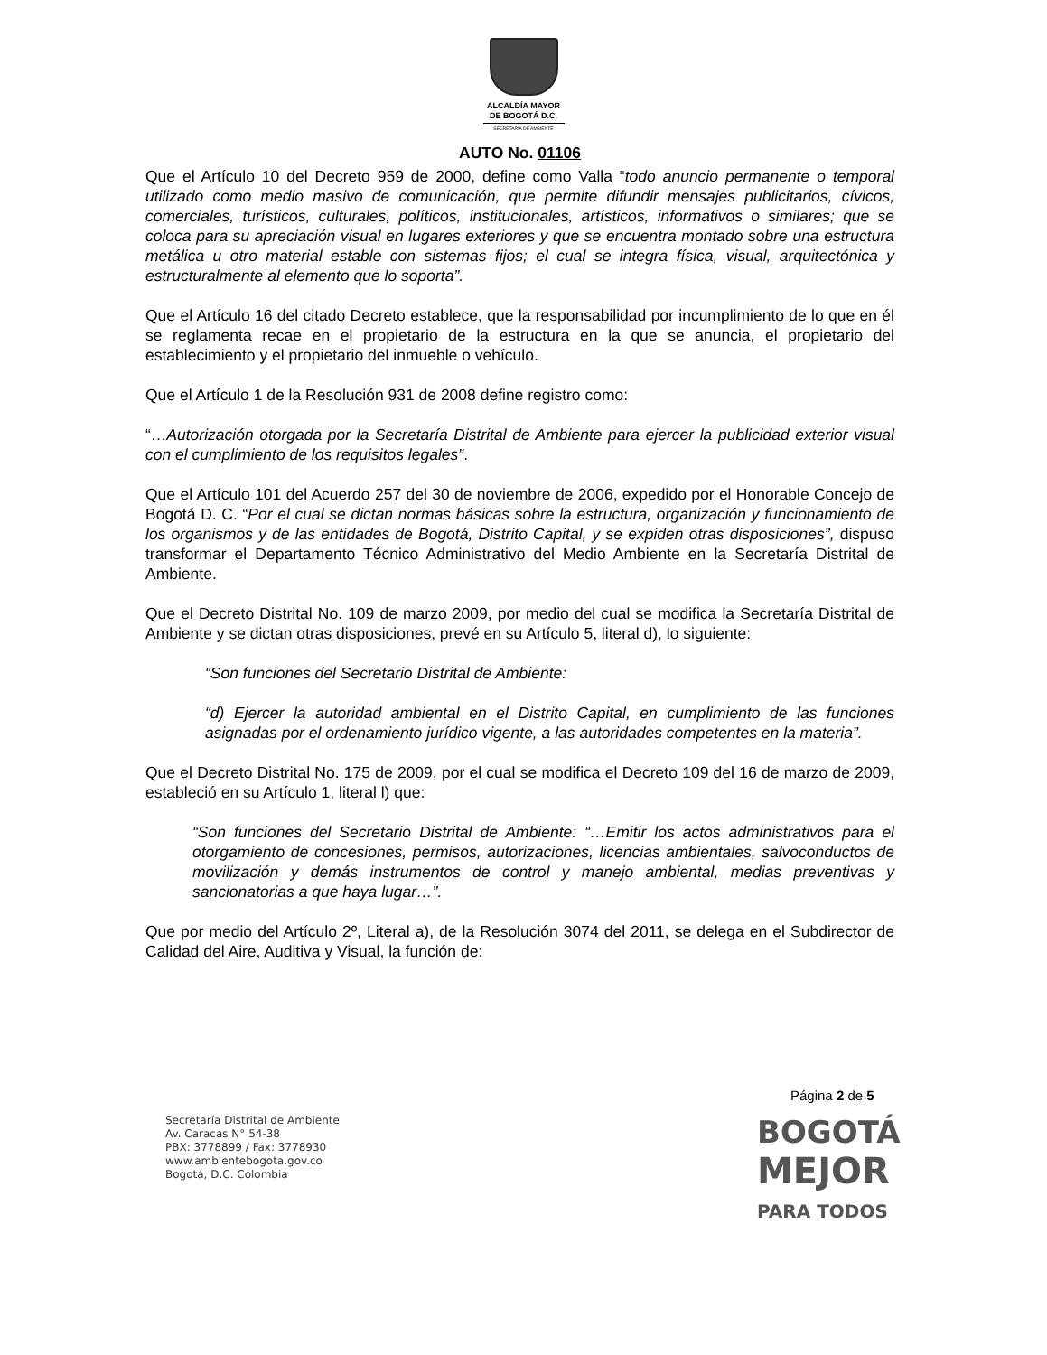ALCALDÍA MAYOR
DE BOGOTÁ D.C.
SECRETARÍA DE AMBIENTE
AUTO No. 01106
Que el Artículo 10 del Decreto 959 de 2000, define como Valla “todo anuncio permanente o temporal utilizado como medio masivo de comunicación, que permite difundir mensajes publicitarios, cívicos, comerciales, turísticos, culturales, políticos, institucionales, artísticos, informativos o similares; que se coloca para su apreciación visual en lugares exteriores y que se encuentra montado sobre una estructura metálica u otro material estable con sistemas fijos; el cual se integra física, visual, arquitectónica y estructuralmente al elemento que lo soporta”.
Que el Artículo 16 del citado Decreto establece, que la responsabilidad por incumplimiento de lo que en él se reglamenta recae en el propietario de la estructura en la que se anuncia, el propietario del establecimiento y el propietario del inmueble o vehículo.
Que el Artículo 1 de la Resolución 931 de 2008 define registro como:
“…Autorización otorgada por la Secretaría Distrital de Ambiente para ejercer la publicidad exterior visual con el cumplimiento de los requisitos legales”.
Que el Artículo 101 del Acuerdo 257 del 30 de noviembre de 2006, expedido por el Honorable Concejo de Bogotá D. C. “Por el cual se dictan normas básicas sobre la estructura, organización y funcionamiento de los organismos y de las entidades de Bogotá, Distrito Capital, y se expiden otras disposiciones”, dispuso transformar el Departamento Técnico Administrativo del Medio Ambiente en la Secretaría Distrital de Ambiente.
Que el Decreto Distrital No. 109 de marzo 2009, por medio del cual se modifica la Secretaría Distrital de Ambiente y se dictan otras disposiciones, prevé en su Artículo 5, literal d), lo siguiente:
“Son funciones del Secretario Distrital de Ambiente:
“d) Ejercer la autoridad ambiental en el Distrito Capital, en cumplimiento de las funciones asignadas por el ordenamiento jurídico vigente, a las autoridades competentes en la materia”.
Que el Decreto Distrital No. 175 de 2009, por el cual se modifica el Decreto 109 del 16 de marzo de 2009, estableció en su Artículo 1, literal l) que:
“Son funciones del Secretario Distrital de Ambiente: “…Emitir los actos administrativos para el otorgamiento de concesiones, permisos, autorizaciones, licencias ambientales, salvoconductos de movilización y demás instrumentos de control y manejo ambiental, medias preventivas y sancionatorias a que haya lugar…”.
Que por medio del Artículo 2º, Literal a), de la Resolución 3074 del 2011, se delega en el Subdirector de Calidad del Aire, Auditiva y Visual, la función de:
Página 2 de 5
Secretaría Distrital de Ambiente
Av. Caracas N° 54-38
PBX: 3778899 / Fax: 3778930
www.ambientebogota.gov.co
Bogotá, D.C. Colombia
BOGOTÁ
MEJOR
PARA TODOS